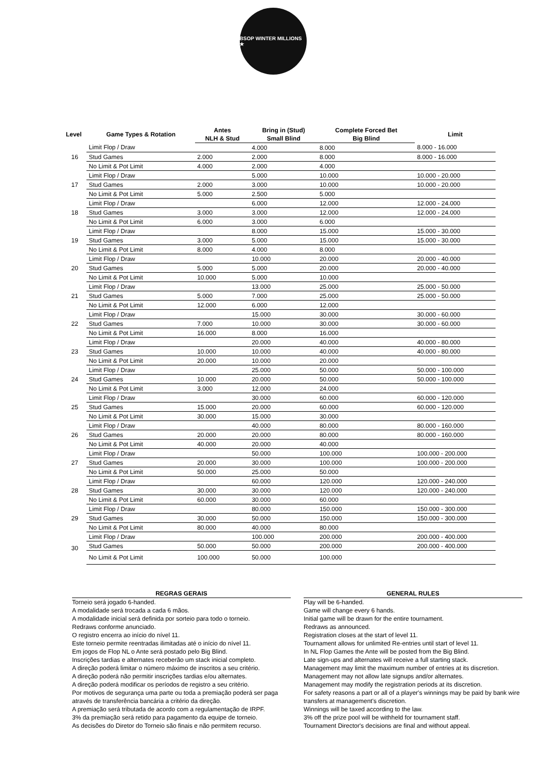BSOP WINTER MILLIONS ★
| Level | Game Types & Rotation | Antes | Bring in (Stud) | Complete Forced Bet | Limit |
| --- | --- | --- | --- | --- | --- |
| | | NLH & Stud | Small Blind | Big Blind | |
| 16 | Limit Flop / Draw | | 4.000 | 8.000 | 8.000 - 16.000 |
| | Stud Games | 2.000 | 2.000 | 8.000 | 8.000 - 16.000 |
| | No Limit & Pot Limit | 4.000 | 2.000 | 4.000 | |
| 17 | Limit Flop / Draw | | 5.000 | 10.000 | 10.000 - 20.000 |
| | Stud Games | 2.000 | 3.000 | 10.000 | 10.000 - 20.000 |
| | No Limit & Pot Limit | 5.000 | 2.500 | 5.000 | |
| 18 | Limit Flop / Draw | | 6.000 | 12.000 | 12.000 - 24.000 |
| | Stud Games | 3.000 | 3.000 | 12.000 | 12.000 - 24.000 |
| | No Limit & Pot Limit | 6.000 | 3.000 | 6.000 | |
| 19 | Limit Flop / Draw | | 8.000 | 15.000 | 15.000 - 30.000 |
| | Stud Games | 3.000 | 5.000 | 15.000 | 15.000 - 30.000 |
| | No Limit & Pot Limit | 8.000 | 4.000 | 8.000 | |
| 20 | Limit Flop / Draw | | 10.000 | 20.000 | 20.000 - 40.000 |
| | Stud Games | 5.000 | 5.000 | 20.000 | 20.000 - 40.000 |
| | No Limit & Pot Limit | 10.000 | 5.000 | 10.000 | |
| 21 | Limit Flop / Draw | | 13.000 | 25.000 | 25.000 - 50.000 |
| | Stud Games | 5.000 | 7.000 | 25.000 | 25.000 - 50.000 |
| | No Limit & Pot Limit | 12.000 | 6.000 | 12.000 | |
| 22 | Limit Flop / Draw | | 15.000 | 30.000 | 30.000 - 60.000 |
| | Stud Games | 7.000 | 10.000 | 30.000 | 30.000 - 60.000 |
| | No Limit & Pot Limit | 16.000 | 8.000 | 16.000 | |
| 23 | Limit Flop / Draw | | 20.000 | 40.000 | 40.000 - 80.000 |
| | Stud Games | 10.000 | 10.000 | 40.000 | 40.000 - 80.000 |
| | No Limit & Pot Limit | 20.000 | 10.000 | 20.000 | |
| 24 | Limit Flop / Draw | | 25.000 | 50.000 | 50.000 - 100.000 |
| | Stud Games | 10.000 | 20.000 | 50.000 | 50.000 - 100.000 |
| | No Limit & Pot Limit | 3.000 | 12.000 | 24.000 | |
| 25 | Limit Flop / Draw | | 30.000 | 60.000 | 60.000 - 120.000 |
| | Stud Games | 15.000 | 20.000 | 60.000 | 60.000 - 120.000 |
| | No Limit & Pot Limit | 30.000 | 15.000 | 30.000 | |
| 26 | Limit Flop / Draw | | 40.000 | 80.000 | 80.000 - 160.000 |
| | Stud Games | 20.000 | 20.000 | 80.000 | 80.000 - 160.000 |
| | No Limit & Pot Limit | 40.000 | 20.000 | 40.000 | |
| 27 | Limit Flop / Draw | | 50.000 | 100.000 | 100.000 - 200.000 |
| | Stud Games | 20.000 | 30.000 | 100.000 | 100.000 - 200.000 |
| | No Limit & Pot Limit | 50.000 | 25.000 | 50.000 | |
| 28 | Limit Flop / Draw | | 60.000 | 120.000 | 120.000 - 240.000 |
| | Stud Games | 30.000 | 30.000 | 120.000 | 120.000 - 240.000 |
| | No Limit & Pot Limit | 60.000 | 30.000 | 60.000 | |
| 29 | Limit Flop / Draw | | 80.000 | 150.000 | 150.000 - 300.000 |
| | Stud Games | 30.000 | 50.000 | 150.000 | 150.000 - 300.000 |
| | No Limit & Pot Limit | 80.000 | 40.000 | 80.000 | |
| 30 | Limit Flop / Draw | | 100.000 | 200.000 | 200.000 - 400.000 |
| | Stud Games | 50.000 | 50.000 | 200.000 | 200.000 - 400.000 |
| | No Limit & Pot Limit | 100.000 | 50.000 | 100.000 | |
REGRAS GERAIS
Torneio será jogado 6-handed.
A modalidade será trocada a cada 6 mãos.
A modalidade inicial será definida por sorteio para todo o torneio.
Redraws conforme anunciado.
O registro encerra ao início do nível 11.
Este torneio permite reentradas ilimitadas até o início do nível 11.
Em jogos de Flop NL o Ante será postado pelo Big Blind.
Inscrições tardias e alternates receberão um stack inicial completo.
A direção poderá limitar o número máximo de inscritos a seu critério.
A direção poderá não permitir inscrições tardias e/ou alternates.
A direção poderá modificar os períodos de registro a seu critério.
Por motivos de segurança uma parte ou toda a premiação poderá ser paga através de transferência bancária a critério da direção.
A premiação será tributada de acordo com a regulamentação de IRPF.
3% da premiação será retido para pagamento da equipe de torneio.
As decisões do Diretor do Torneio são finais e não permitem recurso.
GENERAL RULES
Play will be 6-handed.
Game will change every 6 hands.
Initial game will be drawn for the entire tournament.
Redraws as announced.
Registration closes at the start of level 11.
Tournament allows for unlimited Re-entries until start of level 11.
In NL Flop Games the Ante will be posted from the Big Blind.
Late sign-ups and alternates will receive a full starting stack.
Management may limit the maximum number of entries at its discretion.
Management may not allow late signups and/or alternates.
Management may modify the registration periods at its discretion.
For safety reasons a part or all of a player's winnings may be paid by bank wire transfers at management's discretion.
Winnings will be taxed according to the law.
3% off the prize pool will be withheld for tournament staff.
Tournament Director's decisions are final and without appeal.